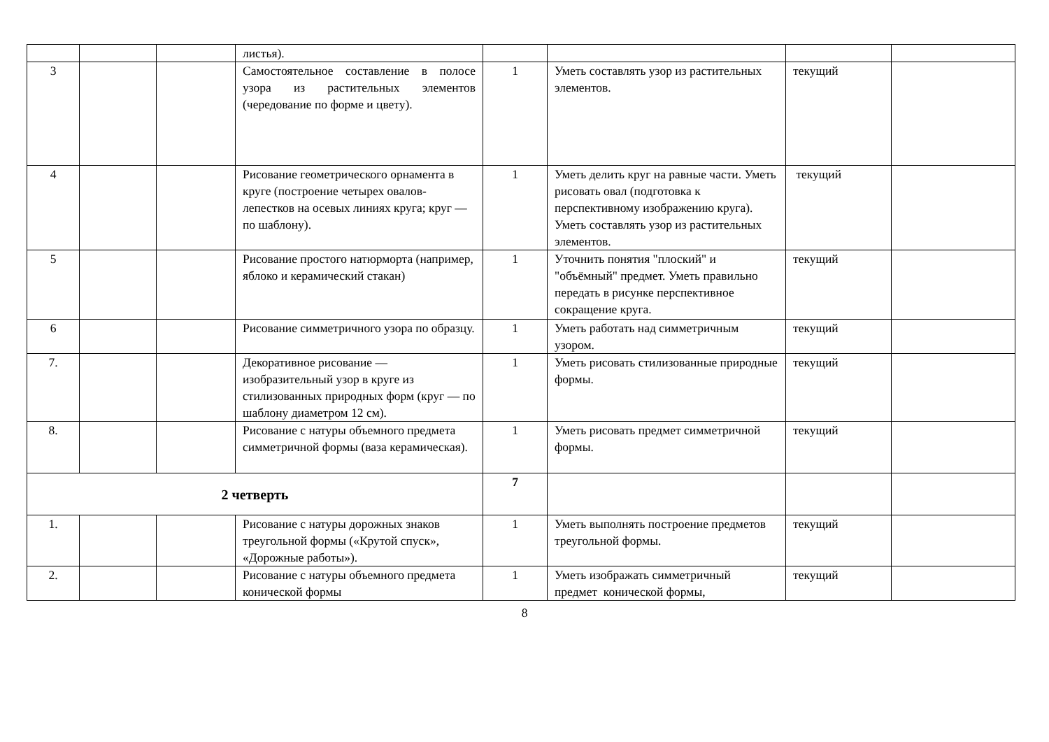| | | | листья). | | | | |
| 3 | | | Самостоятельное составление в полосе узора из растительных элементов (чередование по форме и цвету). | 1 | Уметь составлять узор из растительных элементов. | текущий | |
| 4 | | | Рисование геометрического орнамента в круге (построение четырех овалов-лепестков на осевых линиях круга; круг — по шаблону). | 1 | Уметь делить круг на равные части. Уметь рисовать овал (подготовка к перспективному изображению круга). Уметь составлять узор из растительных элементов. | текущий | |
| 5 | | | Рисование простого натюрморта (например, яблоко и керамический стакан) | 1 | Уточнить понятия "плоский" и "объёмный" предмет. Уметь правильно передать в рисунке перспективное сокращение круга. | текущий | |
| 6 | | | Рисование симметричного узора по образцу. | 1 | Уметь работать над симметричным узором. | текущий | |
| 7. | | | Декоративное рисование — изобразительный узор в круге из стилизованных природных форм (круг — по шаблону диаметром 12 см). | 1 | Уметь рисовать стилизованные природные формы. | текущий | |
| 8. | | | Рисование с натуры объемного предмета симметричной формы (ваза керамическая). | 1 | Уметь рисовать предмет симметричной формы. | текущий | |
| 2 четверть | | | | 7 | | | |
| 1. | | | Рисование с натуры дорожных знаков треугольной формы («Крутой спуск», «Дорожные работы»). | 1 | Уметь выполнять построение предметов треугольной формы. | текущий | |
| 2. | | | Рисование с натуры объемного предмета конической формы | 1 | Уметь изображать симметричный предмет конической формы, | текущий | |
8